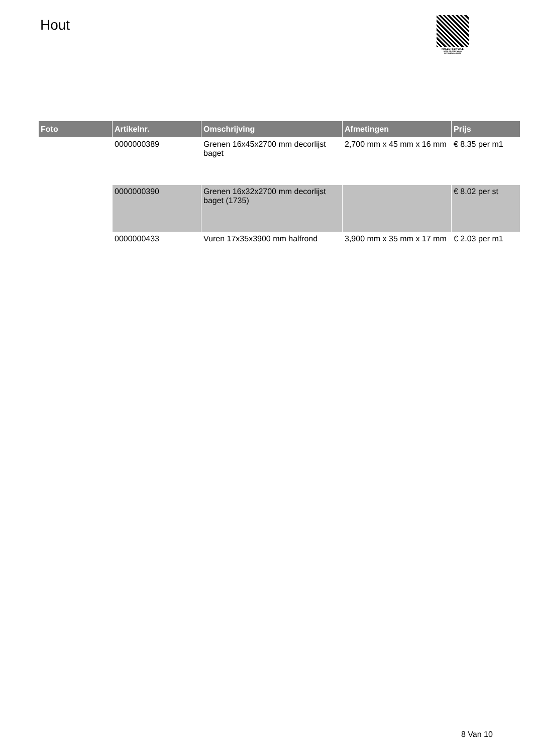Hout
PALLETSERVICE
SCAN QR-CODE VOOR RETOURFORMULIER
| Foto | Artikelnr. | Omschrijving | Afmetingen | Prijs |
| --- | --- | --- | --- | --- |
| | 0000000389 | Grenen 16x45x2700 mm decorlijst baget | 2,700 mm x 45 mm x 16 mm | € 8.35 per m1 |
| | 0000000390 | Grenen 16x32x2700 mm decorlijst baget (1735) | | € 8.02 per st |
| | 0000000433 | Vuren 17x35x3900 mm halfrond | 3,900 mm x 35 mm x 17 mm | € 2.03 per m1 |
8 Van 10